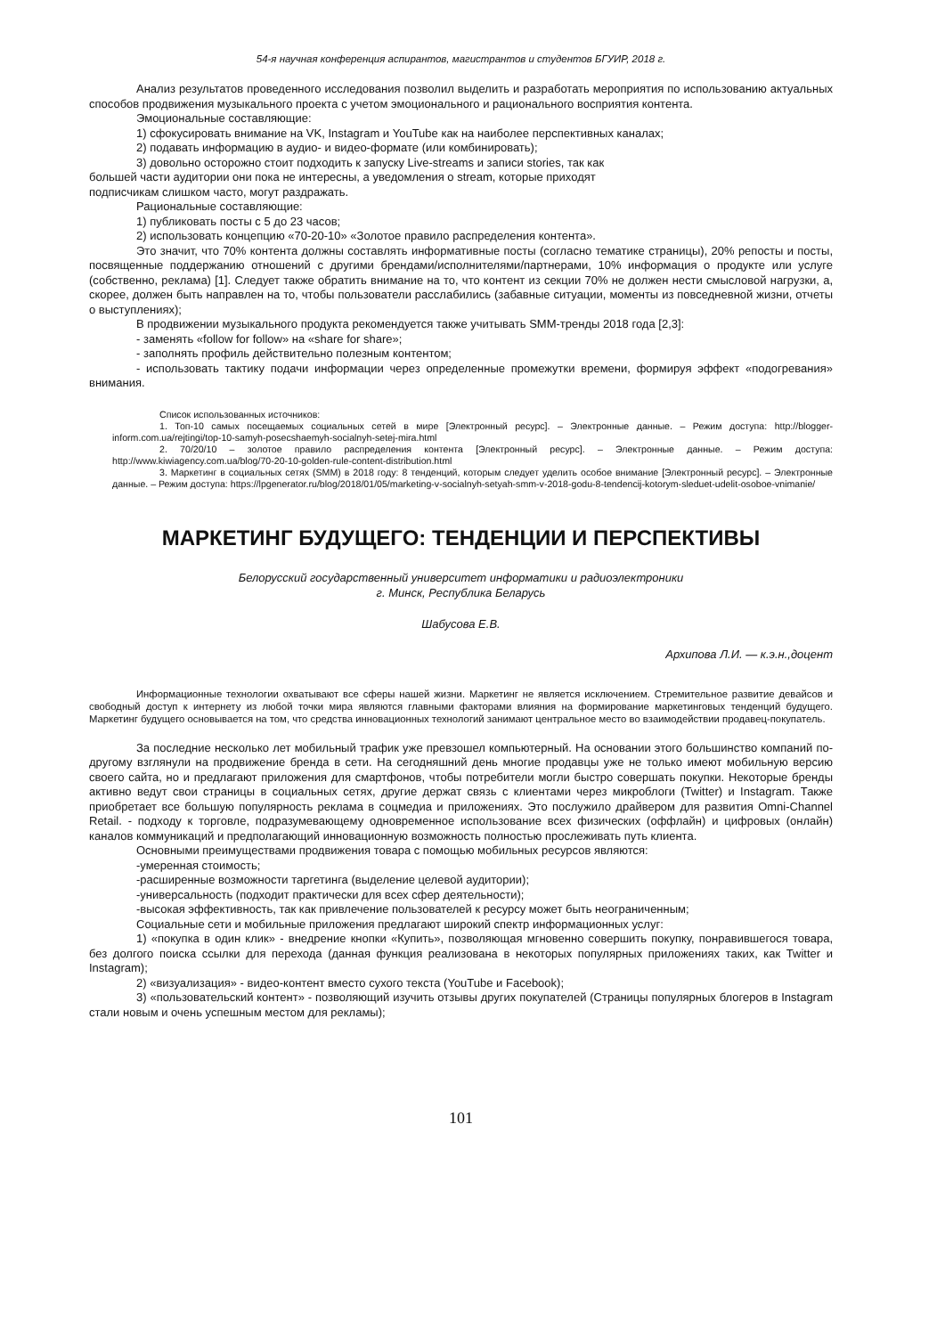54-я научная конференция аспирантов, магистрантов и студентов БГУИР, 2018 г.
Анализ результатов проведенного исследования позволил выделить и разработать мероприятия по использованию актуальных способов продвижения музыкального проекта с учетом эмоционального и рационального восприятия контента.
Эмоциональные составляющие:
1) сфокусировать внимание на VK, Instagram и YouTube как на наиболее перспективных каналах;
2) подавать информацию в аудио- и видео-формате (или комбинировать);
3) довольно осторожно стоит подходить к запуску Live-streams и записи stories, так как
большей части аудитории они пока не интересны, а уведомления о stream, которые приходят
подписчикам слишком часто, могут раздражать.
Рациональные составляющие:
1) публиковать посты с 5 до 23 часов;
2) использовать концепцию «70-20-10» «Золотое правило распределения контента».
Это значит, что 70% контента должны составлять информативные посты (согласно тематике страницы), 20% репосты и посты, посвященные поддержанию отношений с другими брендами/исполнителями/партнерами, 10% информация о продукте или услуге (собственно, реклама) [1]. Следует также обратить внимание на то, что контент из секции 70% не должен нести смысловой нагрузки, а, скорее, должен быть направлен на то, чтобы пользователи расслабились (забавные ситуации, моменты из повседневной жизни, отчеты о выступлениях);
В продвижении музыкального продукта рекомендуется также учитывать SMM-тренды 2018 года [2,3]:
- заменять «follow for follow» на «share for share»;
- заполнять профиль действительно полезным контентом;
- использовать тактику подачи информации через определенные промежутки времени, формируя эффект «подогревания» внимания.
Список использованных источников:
1. Топ-10 самых посещаемых социальных сетей в мире [Электронный ресурс]. – Электронные данные. – Режим доступа: http://blogger-inform.com.ua/rejtingi/top-10-samyh-posecshaemyh-socialnyh-setej-mira.html
2. 70/20/10 – золотое правило распределения контента [Электронный ресурс]. – Электронные данные. – Режим доступа: http://www.kiwiagency.com.ua/blog/70-20-10-golden-rule-content-distribution.html
3. Маркетинг в социальных сетях (SMM) в 2018 году: 8 тенденций, которым следует уделить особое внимание [Электронный ресурс]. – Электронные данные. – Режим доступа: https://lpgenerator.ru/blog/2018/01/05/marketing-v-socialnyh-setyah-smm-v-2018-godu-8-tendencij-kotorym-sleduet-udelit-osoboe-vnimanie/
МАРКЕТИНГ БУДУЩЕГО: ТЕНДЕНЦИИ И ПЕРСПЕКТИВЫ
Белорусский государственный университет информатики и радиоэлектроники
г. Минск, Республика Беларусь
Шабусова Е.В.
Архипова Л.И. — к.э.н.,доцент
Информационные технологии охватывают все сферы нашей жизни. Маркетинг не является исключением. Стремительное развитие девайсов и свободный доступ к интернету из любой точки мира являются главными факторами влияния на формирование маркетинговых тенденций будущего. Маркетинг будущего основывается на том, что средства инновационных технологий занимают центральное место во взаимодействии продавец-покупатель.
За последние несколько лет мобильный трафик уже превзошел компьютерный. На основании этого большинство компаний по-другому взглянули на продвижение бренда в сети. На сегодняшний день многие продавцы уже не только имеют мобильную версию своего сайта, но и предлагают приложения для смартфонов, чтобы потребители могли быстро совершать покупки. Некоторые бренды активно ведут свои страницы в социальных сетях, другие держат связь с клиентами через микроблоги (Twitter) и Instagram. Также приобретает все большую популярность реклама в соцмедиа и приложениях. Это послужило драйвером для развития Omni-Channel Retail. - подходу к торговле, подразумевающему одновременное использование всех физических (оффлайн) и цифровых (онлайн) каналов коммуникаций и предполагающий инновационную возможность полностью прослеживать путь клиента.
Основными преимуществами продвижения товара с помощью мобильных ресурсов являются:
-умеренная стоимость;
-расширенные возможности таргетинга (выделение целевой аудитории);
-универсальность (подходит практически для всех сфер деятельности);
-высокая эффективность, так как привлечение пользователей к ресурсу может быть неограниченным;
Социальные сети и мобильные приложения предлагают широкий спектр информационных услуг:
1) «покупка в один клик» - внедрение кнопки «Купить», позволяющая мгновенно совершить покупку, понравившегося товара, без долгого поиска ссылки для перехода (данная функция реализована в некоторых популярных приложениях таких, как Twitter и Instagram);
2) «визуализация» - видео-контент вместо сухого текста (YouTube и Facebook);
3) «пользовательский контент» - позволяющий изучить отзывы других покупателей (Страницы популярных блогеров в Instagram стали новым и очень успешным местом для рекламы);
101